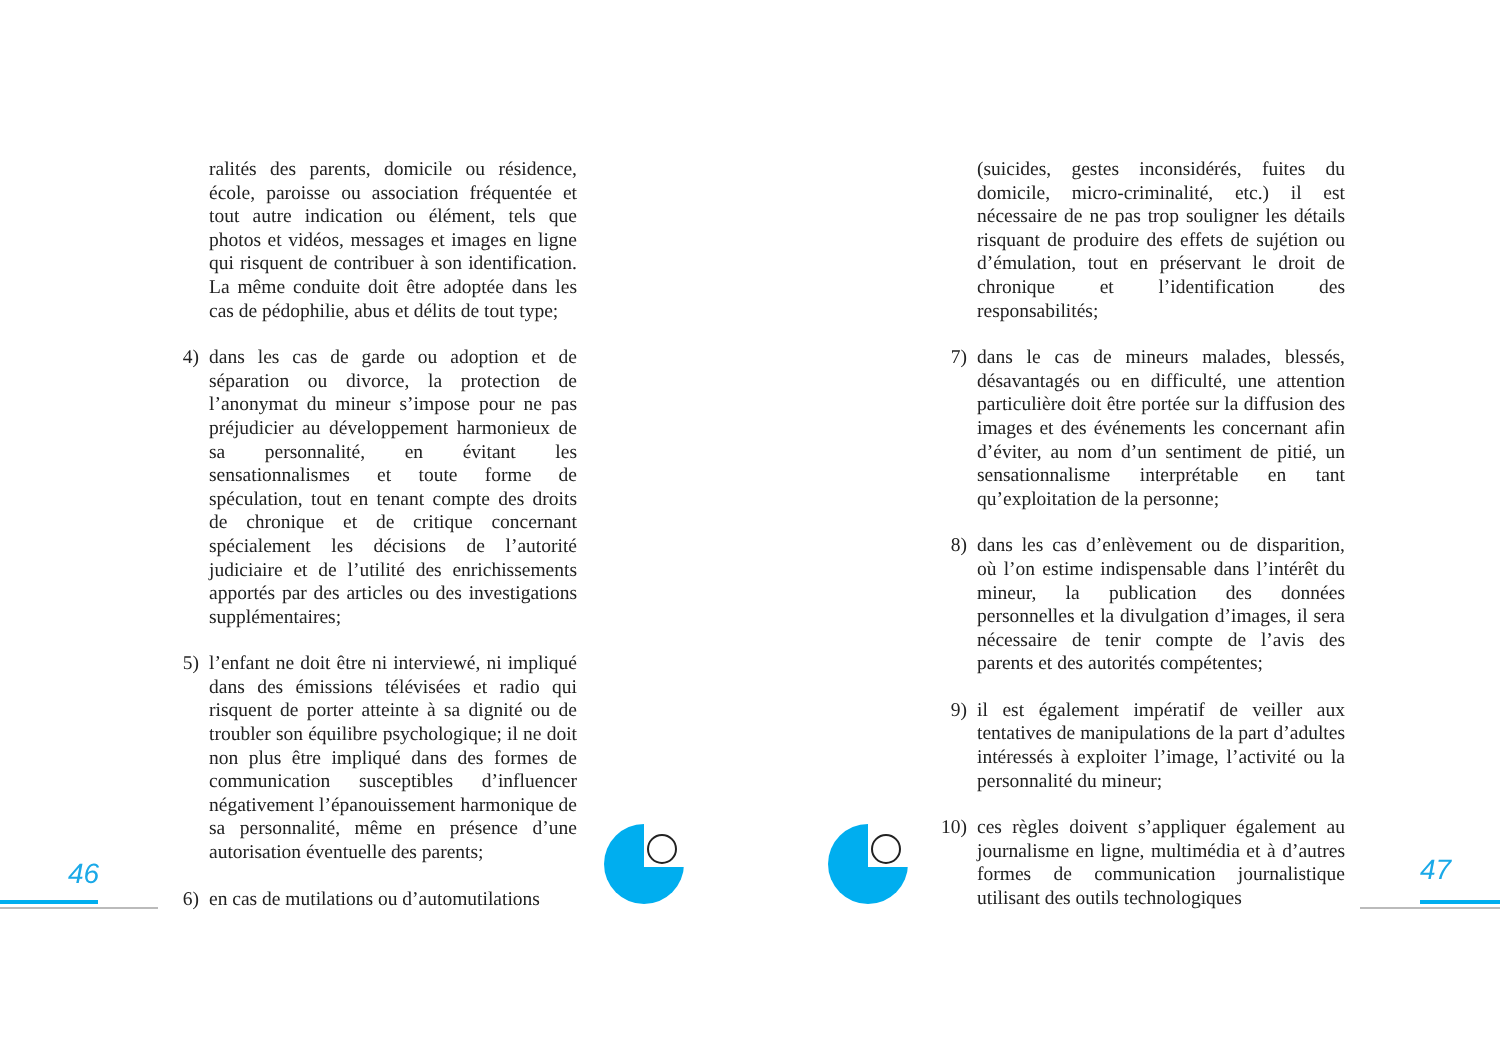ralités des parents, domicile ou résidence, école, paroisse ou association fréquentée et tout autre indication ou élément, tels que photos et vidéos, messages et images en ligne qui risquent de contribuer à son identification. La même conduite doit être adoptée dans les cas de pédophilie, abus et délits de tout type;
4) dans les cas de garde ou adoption et de séparation ou divorce, la protection de l’anonymat du mineur s’impose pour ne pas préjudicier au développement harmonieux de sa personnalité, en évitant les sensationnalismes et toute forme de spéculation, tout en tenant compte des droits de chronique et de critique concernant spécialement les décisions de l’autorité judiciaire et de l’utilité des enrichissements apportés par des articles ou des investigations supplémentaires;
5) l’enfant ne doit être ni interviewé, ni impliqué dans des émissions télévisées et radio qui risquent de porter atteinte à sa dignité ou de troubler son équilibre psychologique; il ne doit non plus être impliqué dans des formes de communication susceptibles d’influencer négativement l’épanouissement harmonique de sa personnalité, même en présence d’une autorisation éventuelle des parents;
6) en cas de mutilations ou d’automutilations
(suicides, gestes inconsidérés, fuites du domicile, micro-criminalité, etc.) il est nécessaire de ne pas trop souligner les détails risquant de produire des effets de sujétion ou d’émulation, tout en préservant le droit de chronique et l’identification des responsabilités;
7) dans le cas de mineurs malades, blessés, désavantagés ou en difficulté, une attention particulière doit être portée sur la diffusion des images et des événements les concernant afin d’éviter, au nom d’un sentiment de pitié, un sensationnalisme interprétable en tant qu’exploitation de la personne;
8) dans les cas d’enlèvement ou de disparition, où l’on estime indispensable dans l’intérêt du mineur, la publication des données personnelles et la divulgation d’images, il sera nécessaire de tenir compte de l’avis des parents et des autorités compétentes;
9) il est également impératif de veiller aux tentatives de manipulations de la part d’adultes intéressés à exploiter l’image, l’activité ou la personnalité du mineur;
10) ces règles doivent s’appliquer également au journalisme en ligne, multimédia et à d’autres formes de communication journalistique utilisant des outils technologiques
46 47